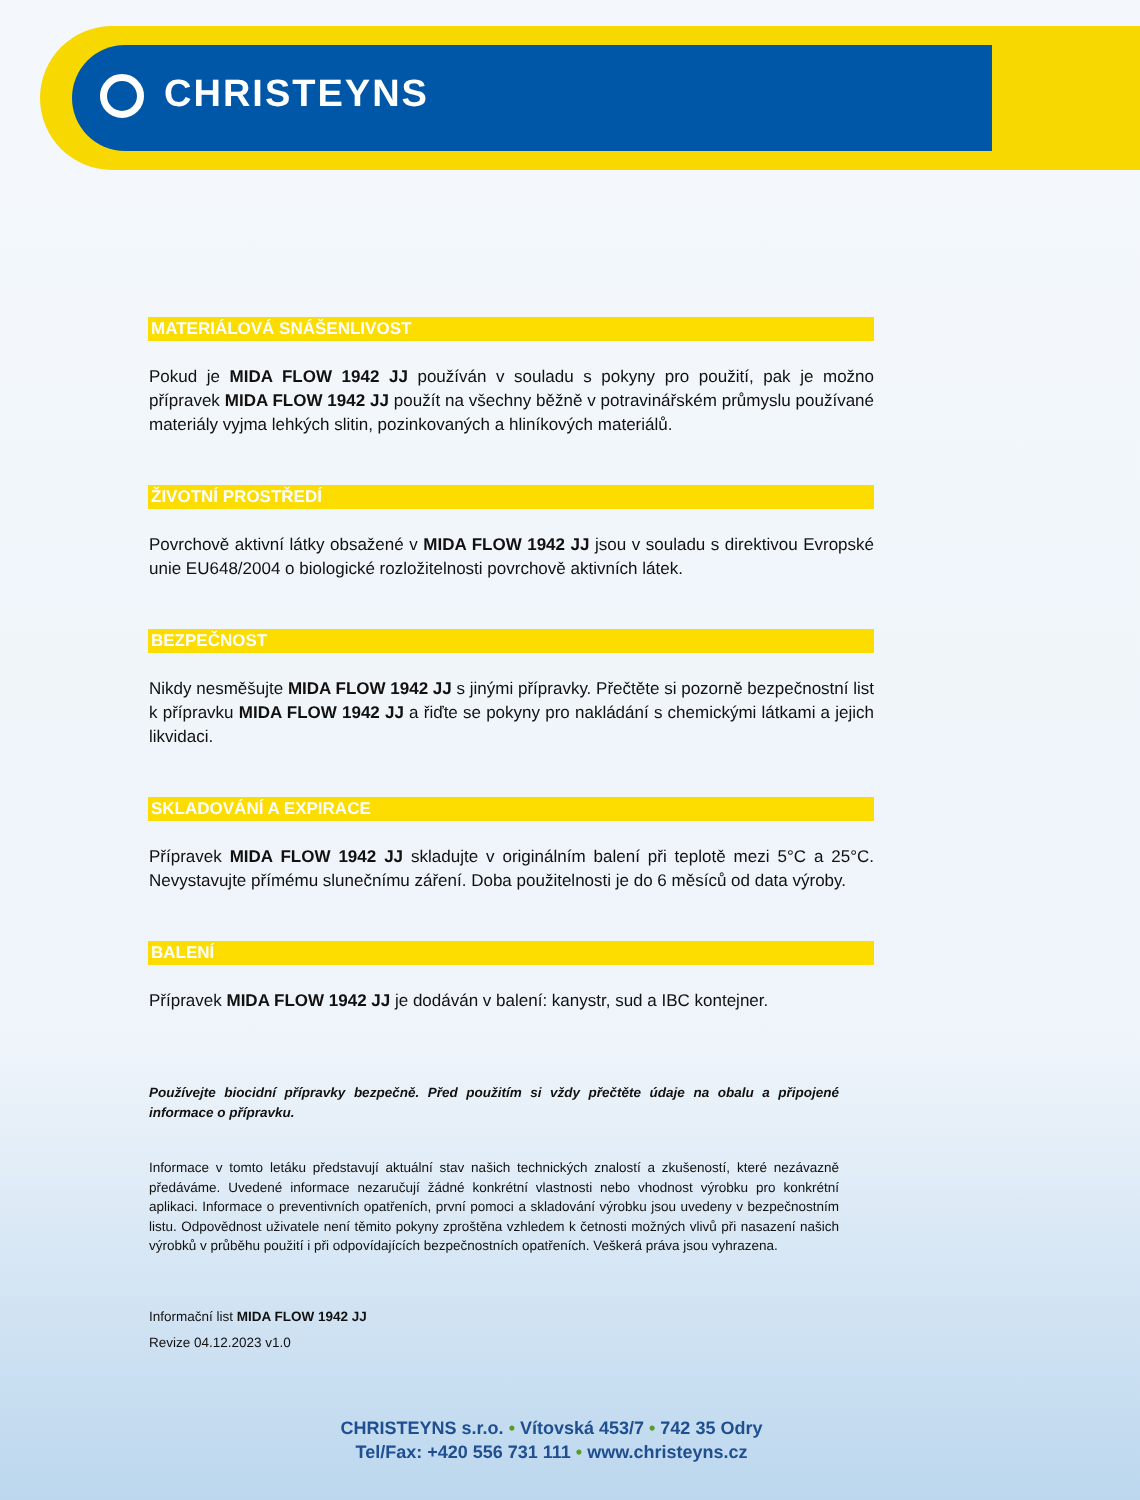CHRISTEYNS
MATERIÁLOVÁ SNÁŠENLIVOST
Pokud je MIDA FLOW 1942 JJ používán v souladu s pokyny pro použití, pak je možno přípravek MIDA FLOW 1942 JJ použít na všechny běžně v potravinářském průmyslu používané materiály vyjma lehkých slitin, pozinkovaných a hliníkových materiálů.
ŽIVOTNÍ PROSTŘEDÍ
Povrchově aktivní látky obsažené v MIDA FLOW 1942 JJ jsou v souladu s direktivou Evropské unie EU648/2004 o biologické rozložitelnosti povrchově aktivních látek.
BEZPEČNOST
Nikdy nesměšujte MIDA FLOW 1942 JJ s jinými přípravky. Přečtěte si pozorně bezpečnostní list k přípravku MIDA FLOW 1942 JJ a řiďte se pokyny pro nakládání s chemickými látkami a jejich likvidaci.
SKLADOVÁNÍ A EXPIRACE
Přípravek MIDA FLOW 1942 JJ skladujte v originálním balení při teplotě mezi 5°C a 25°C. Nevystavujte přímému slunečnímu záření. Doba použitelnosti je do 6 měsíců od data výroby.
BALENÍ
Přípravek MIDA FLOW 1942 JJ je dodáván v balení: kanystr, sud a IBC kontejner.
Používejte biocidní přípravky bezpečně. Před použitím si vždy přečtěte údaje na obalu a připojené informace o přípravku.
Informace v tomto letáku představují aktuální stav našich technických znalostí a zkušeností, které nezávazně předáváme. Uvedené informace nezaručují žádné konkrétní vlastnosti nebo vhodnost výrobku pro konkrétní aplikaci. Informace o preventivních opatřeních, první pomoci a skladování výrobku jsou uvedeny v bezpečnostním listu. Odpovědnost uživatele není těmito pokyny zproštěna vzhledem k četnosti možných vlivů při nasazení našich výrobků v průběhu použití i při odpovídajících bezpečnostních opatřeních. Veškerá práva jsou vyhrazena.
Informační list MIDA FLOW 1942 JJ
Revize 04.12.2023 v1.0
CHRISTEYNS s.r.o. • Vítovská 453/7 • 742 35 Odry
Tel/Fax: +420 556 731 111 • www.christeyns.cz